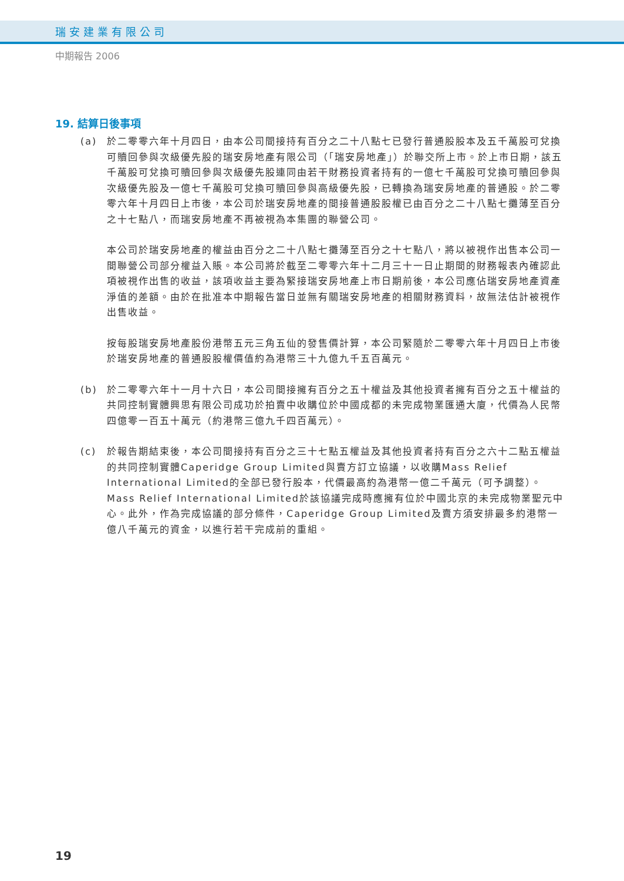瑞安建業有限公司
中期報告 2006
19. 結算日後事項
(a) 於二零零六年十月四日，由本公司間接持有百分之二十八點七已發行普通股股本及五千萬股可兌換可贖回參與次級優先股的瑞安房地產有限公司（「瑞安房地產」）於聯交所上市。於上市日期，該五千萬股可兌換可贖回參與次級優先股連同由若干財務投資者持有的一億七千萬股可兌換可贖回參與次級優先股及一億七千萬股可兌換可贖回參與高級優先股，已轉換為瑞安房地產的普通股。於二零零六年十月四日上市後，本公司於瑞安房地產的間接普通股股權已由百分之二十八點七攤薄至百分之十七點八，而瑞安房地產不再被視為本集團的聯營公司。
本公司於瑞安房地產的權益由百分之二十八點七攤薄至百分之十七點八，將以被視作出售本公司一間聯營公司部分權益入賬。本公司將於截至二零零六年十二月三十一日止期間的財務報表內確認此項被視作出售的收益，該項收益主要為緊接瑞安房地產上市日期前後，本公司應佔瑞安房地產資產淨值的差額。由於在批准本中期報告當日並無有關瑞安房地產的相關財務資料，故無法估計被視作出售收益。
按每股瑞安房地產股份港幣五元三角五仙的發售價計算，本公司緊隨於二零零六年十月四日上市後於瑞安房地產的普通股股權價值約為港幣三十九億九千五百萬元。
(b) 於二零零六年十一月十六日，本公司間接擁有百分之五十權益及其他投資者擁有百分之五十權益的共同控制實體興思有限公司成功於拍賣中收購位於中國成都的未完成物業匯通大廈，代價為人民幣四億零一百五十萬元（約港幣三億九千四百萬元）。
(c) 於報告期結束後，本公司間接持有百分之三十七點五權益及其他投資者持有百分之六十二點五權益的共同控制實體Caperidge Group Limited與賣方訂立協議，以收購Mass Relief International Limited的全部已發行股本，代價最高約為港幣一億二千萬元（可予調整）。Mass Relief International Limited於該協議完成時應擁有位於中國北京的未完成物業聖元中心。此外，作為完成協議的部分條件，Caperidge Group Limited及賣方須安排最多約港幣一億八千萬元的資金，以進行若干完成前的重組。
19